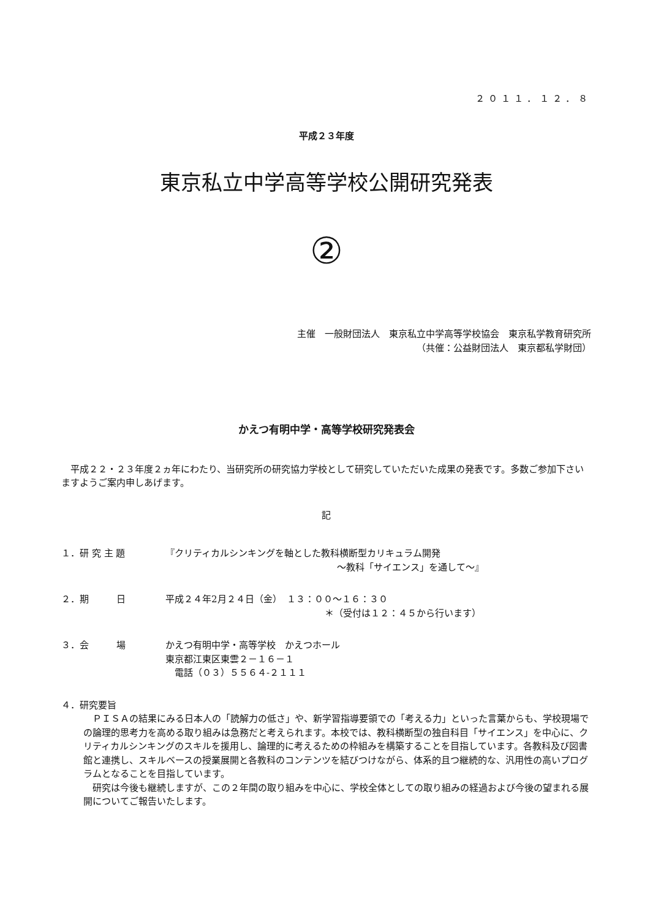２０１１．１２．８
平成２３年度
東京私立中学高等学校公開研究発表
②
主催　一般財団法人　東京私立中学高等学校協会　東京私学教育研究所
（共催：公益財団法人　東京都私学財団）
かえつ有明中学・高等学校研究発表会
　平成２２・２３年度２ヵ年にわたり、当研究所の研究協力学校として研究していただいた成果の発表です。多数ご参加下さいますようご案内申しあげます。
記
１．研 究 主 題 『クリティカルシンキングを軸とした教科横断型カリキュラム開発
～教科「サイエンス」を通して～』
２．期　　　日 平成２４年2月２４日（金）　１３：００～１６：３０
＊（受付は１２：４５から行います）
３．会　　　場 かえつ有明中学・高等学校　かえつホール
東京都江東区東雲２－１６－１
　電話（０３）５５６４-２１１１
４．研究要旨
　ＰＩＳＡの結果にみる日本人の「読解力の低さ」や、新学習指導要領での「考える力」といった言葉からも、学校現場での論理的思考力を高める取り組みは急務だと考えられます。本校では、教科横断型の独自科目「サイエンス」を中心に、クリティカルシンキングのスキルを援用し、論理的に考えるための枠組みを構築することを目指しています。各教科及び図書館と連携し、スキルベースの授業展開と各教科のコンテンツを結びつけながら、体系的且つ継続的な、汎用性の高いプログラムとなることを目指しています。
　研究は今後も継続しますが、この２年間の取り組みを中心に、学校全体としての取り組みの経過および今後の望まれる展開についてご報告いたします。